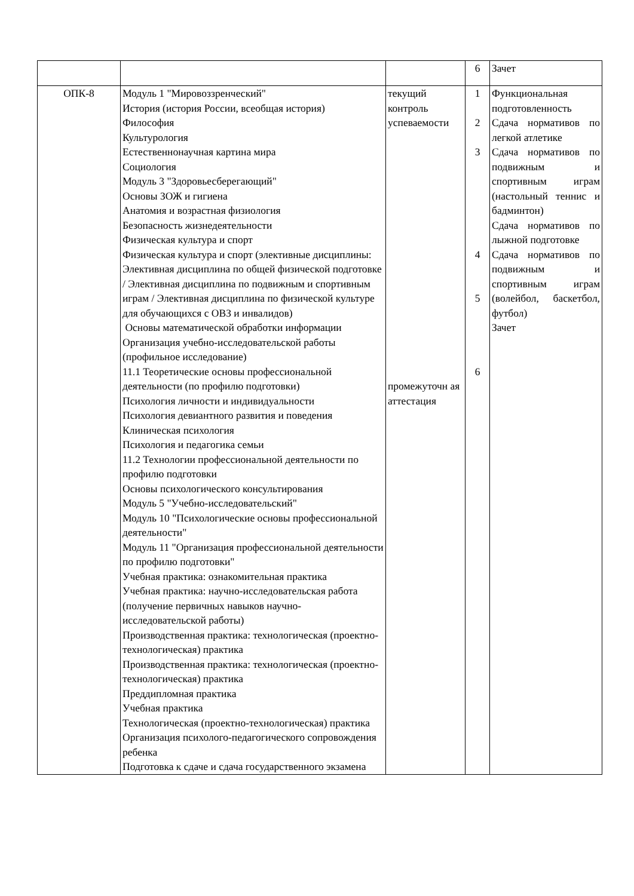| | | | 6 | Зачет |
| ОПК-8 | Модуль 1 "Мировоззренческий" История (история России, всеобщая история) Философия Культурология Естественнонаучная картина мира Социология Модуль 3 "Здоровьесберегающий" Основы ЗОЖ и гигиена Анатомия и возрастная физиология Безопасность жизнедеятельности Физическая культура и спорт Физическая культура и спорт (элективные дисциплины: Элективная дисциплина по общей физической подготовке / Элективная дисциплина по подвижным и спортивным играм / Элективная дисциплина по физической культуре для обучающихся с ОВЗ и инвалидов) Основы математической обработки информации Организация учебно-исследовательской работы (профильное исследование) 11.1 Теоретические основы профессиональной деятельности (по профилю подготовки) Психология личности и индивидуальности Психология девиантного развития и поведения Клиническая психология Психология и педагогика семьи 11.2 Технологии профессиональной деятельности по профилю подготовки Основы психологического консультирования Модуль 5 "Учебно-исследовательский" Модуль 10 "Психологические основы профессиональной деятельности" Модуль 11 "Организация профессиональной деятельности по профилю подготовки" Учебная практика: ознакомительная практика Учебная практика: научно-исследовательская работа (получение первичных навыков научно-исследовательской работы) Производственная практика: технологическая (проектно-технологическая) практика Производственная практика: технологическая (проектно-технологическая) практика Преддипломная практика Учебная практика Технологическая (проектно-технологическая) практика Организация психолого-педагогического сопровождения ребенка Подготовка к сдаче и сдача государственного экзамена | текущий контроль успеваемости промежуточн ая аттестация | 1 2 3 4 5 6 | Функциональная подготовленность Сдача нормативов по легкой атлетике Сдача нормативов по подвижным и спортивным играм (настольный теннис и бадминтон) Сдача нормативов по лыжной подготовке Сдача нормативов по подвижным и спортивным играм (волейбол, баскетбол, футбол) Зачет |